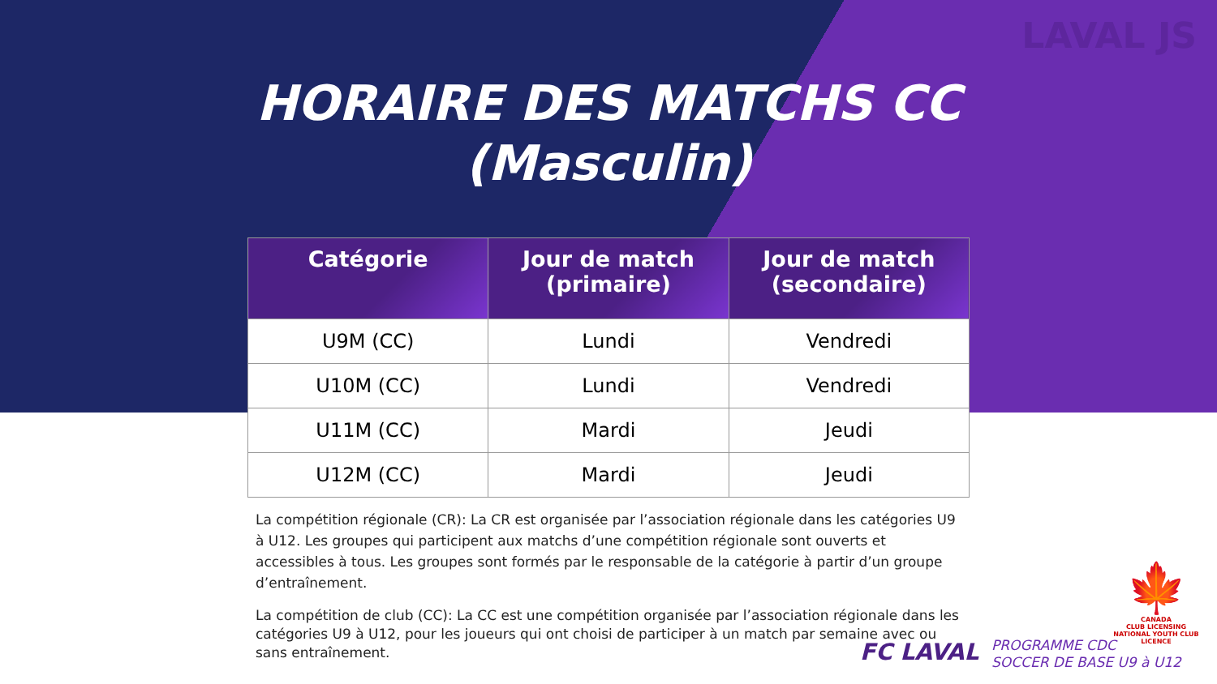LAVAL JS
HORAIRE DES MATCHS CC
(Masculin)
| Catégorie | Jour de match (primaire) | Jour de match (secondaire) |
| --- | --- | --- |
| U9M (CC) | Lundi | Vendredi |
| U10M (CC) | Lundi | Vendredi |
| U11M (CC) | Mardi | Jeudi |
| U12M (CC) | Mardi | Jeudi |
La compétition régionale (CR): La CR est organisée par l’association régionale dans les catégories U9 à U12. Les groupes qui participent aux matchs d’une compétition régionale sont ouverts et accessibles à tous. Les groupes sont formés par le responsable de la catégorie à partir d’un groupe d’entraînement.
La compétition de club (CC): La CC est une compétition organisée par l’association régionale dans les catégories U9 à U12, pour les joueurs qui ont choisi de participer à un match par semaine avec ou sans entraînement.
FC LAVAL
PROGRAMME CDC
SOCCER DE BASE U9 à U12
🍁
CANADA
CLUB LICENSING
NATIONAL YOUTH CLUB LICENCE